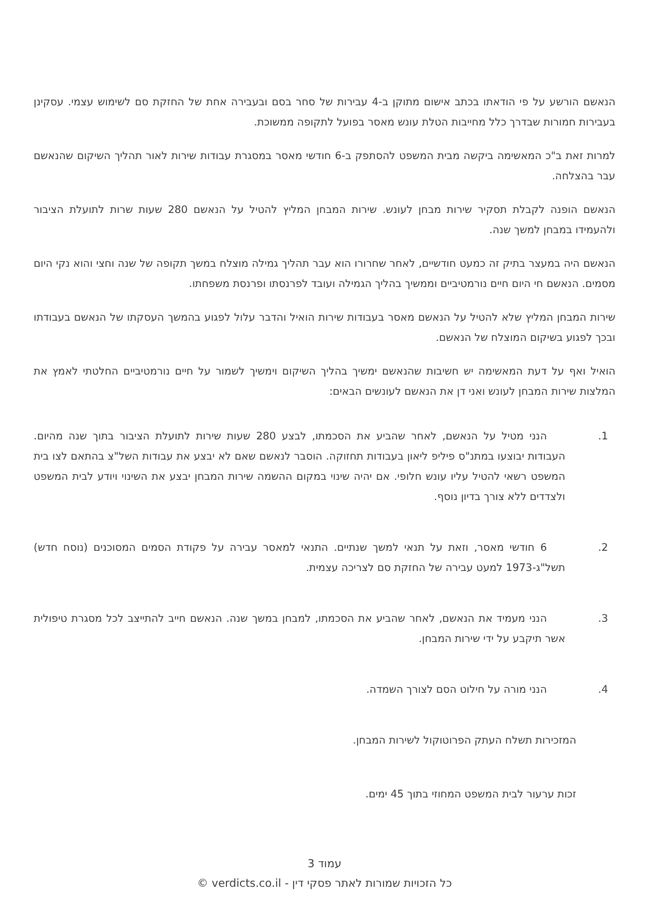הנאשם הורשע על פי הודאתו בכתב אישום מתוקן ב-4 עבירות של סחר בסם ובעבירה אחת של החזקת סם לשימוש עצמי. עסקינן בעבירות חמורות שבדרך כלל מחייבות הטלת עונש מאסר בפועל לתקופה ממשוכת.
למרות זאת ב"כ המאשימה ביקשה מבית המשפט להסתפק ב-6 חודשי מאסר במסגרת עבודות שירות לאור תהליך השיקום שהנאשם עבר בהצלחה.
הנאשם הופנה לקבלת תסקיר שירות מבחן לעונש. שירות המבחן המליץ להטיל על הנאשם 280 שעות שרות לתועלת הציבור ולהעמידו במבחן למשך שנה.
הנאשם היה במעצר בתיק זה כמעט חודשיים, לאחר שחרורו הוא עבר תהליך גמילה מוצלח במשך תקופה של שנה וחצי והוא נקי היום מסמים. הנאשם חי היום חיים נורמטיביים וממשיך בהליך הגמילה ועובד לפרנסתו ופרנסת משפחתו.
שירות המבחן המליץ שלא להטיל על הנאשם מאסר בעבודות שירות הואיל והדבר עלול לפגוע בהמשך העסקתו של הנאשם בעבודתו ובכך לפגוע בשיקום המוצלח של הנאשם.
הואיל ואף על דעת המאשימה יש חשיבות שהנאשם ימשיך בהליך השיקום וימשיך לשמור על חיים נורמטיביים החלטתי לאמץ את המלצות שירות המבחן לעונש ואני דן את הנאשם לעונשים הבאים:
1. הנני מטיל על הנאשם, לאחר שהביע את הסכמתו, לבצע 280 שעות שירות לתועלת הציבור בתוך שנה מהיום. העבודות יבוצעו במתנ"ס פיליפ ליאון בעבודות תחזוקה. הוסבר לנאשם שאם לא יבצע את עבודות השל"צ בהתאם לצו בית המשפט רשאי להטיל עליו עונש חלופי. אם יהיה שינוי במקום ההשמה שירות המבחן יבצע את השינוי ויודע לבית המשפט ולצדדים ללא צורך בדיון נוסף.
2. 6 חודשי מאסר, וזאת על תנאי למשך שנתיים. התנאי למאסר עבירה על פקודת הסמים המסוכנים (נוסח חדש) תשל"ג-1973 למעט עבירה של החזקת סם לצריכה עצמית.
3. הנני מעמיד את הנאשם, לאחר שהביע את הסכמתו, למבחן במשך שנה. הנאשם חייב להתייצב לכל מסגרת טיפולית אשר תיקבע על ידי שירות המבחן.
4. הנני מורה על חילוט הסם לצורך השמדה.
המזכירות תשלח העתק הפרוטוקול לשירות המבחן.
זכות ערעור לבית המשפט המחוזי בתוך 45 ימים.
עמוד 3
כל הזכויות שמורות לאתר פסקי דין - verdicts.co.il ©